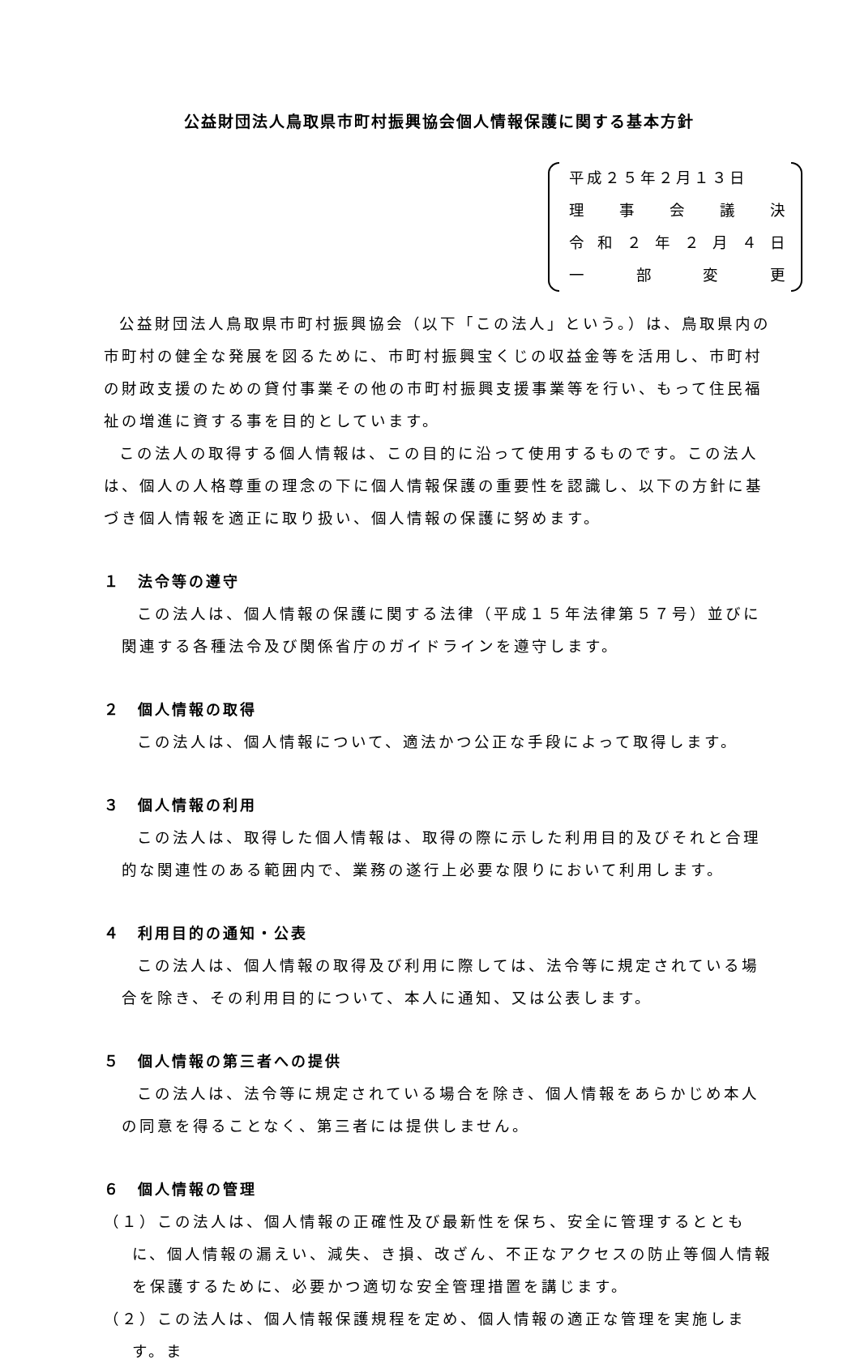公益財団法人鳥取県市町村振興協会個人情報保護に関する基本方針
平成２５年２月１３日
理事会議決
令和 ２ 年 ２ 月 ４ 日
一部変更
公益財団法人鳥取県市町村振興協会（以下「この法人」という。）は、鳥取県内の市町村の健全な発展を図るために、市町村振興宝くじの収益金等を活用し、市町村の財政支援のための貸付事業その他の市町村振興支援事業等を行い、もって住民福祉の増進に資する事を目的としています。
この法人の取得する個人情報は、この目的に沿って使用するものです。この法人は、個人の人格尊重の理念の下に個人情報保護の重要性を認識し、以下の方針に基づき個人情報を適正に取り扱い、個人情報の保護に努めます。
１　法令等の遵守
この法人は、個人情報の保護に関する法律（平成１５年法律第５７号）並びに関連する各種法令及び関係省庁のガイドラインを遵守します。
２　個人情報の取得
この法人は、個人情報について、適法かつ公正な手段によって取得します。
３　個人情報の利用
この法人は、取得した個人情報は、取得の際に示した利用目的及びそれと合理的な関連性のある範囲内で、業務の遂行上必要な限りにおいて利用します。
４　利用目的の通知・公表
この法人は、個人情報の取得及び利用に際しては、法令等に規定されている場合を除き、その利用目的について、本人に通知、又は公表します。
５　個人情報の第三者への提供
この法人は、法令等に規定されている場合を除き、個人情報をあらかじめ本人の同意を得ることなく、第三者には提供しません。
６　個人情報の管理
（１）この法人は、個人情報の正確性及び最新性を保ち、安全に管理するとともに、個人情報の漏えい、減失、き損、改ざん、不正なアクセスの防止等個人情報を保護するために、必要かつ適切な安全管理措置を講じます。
（２）この法人は、個人情報保護規程を定め、個人情報の適正な管理を実施します。ま